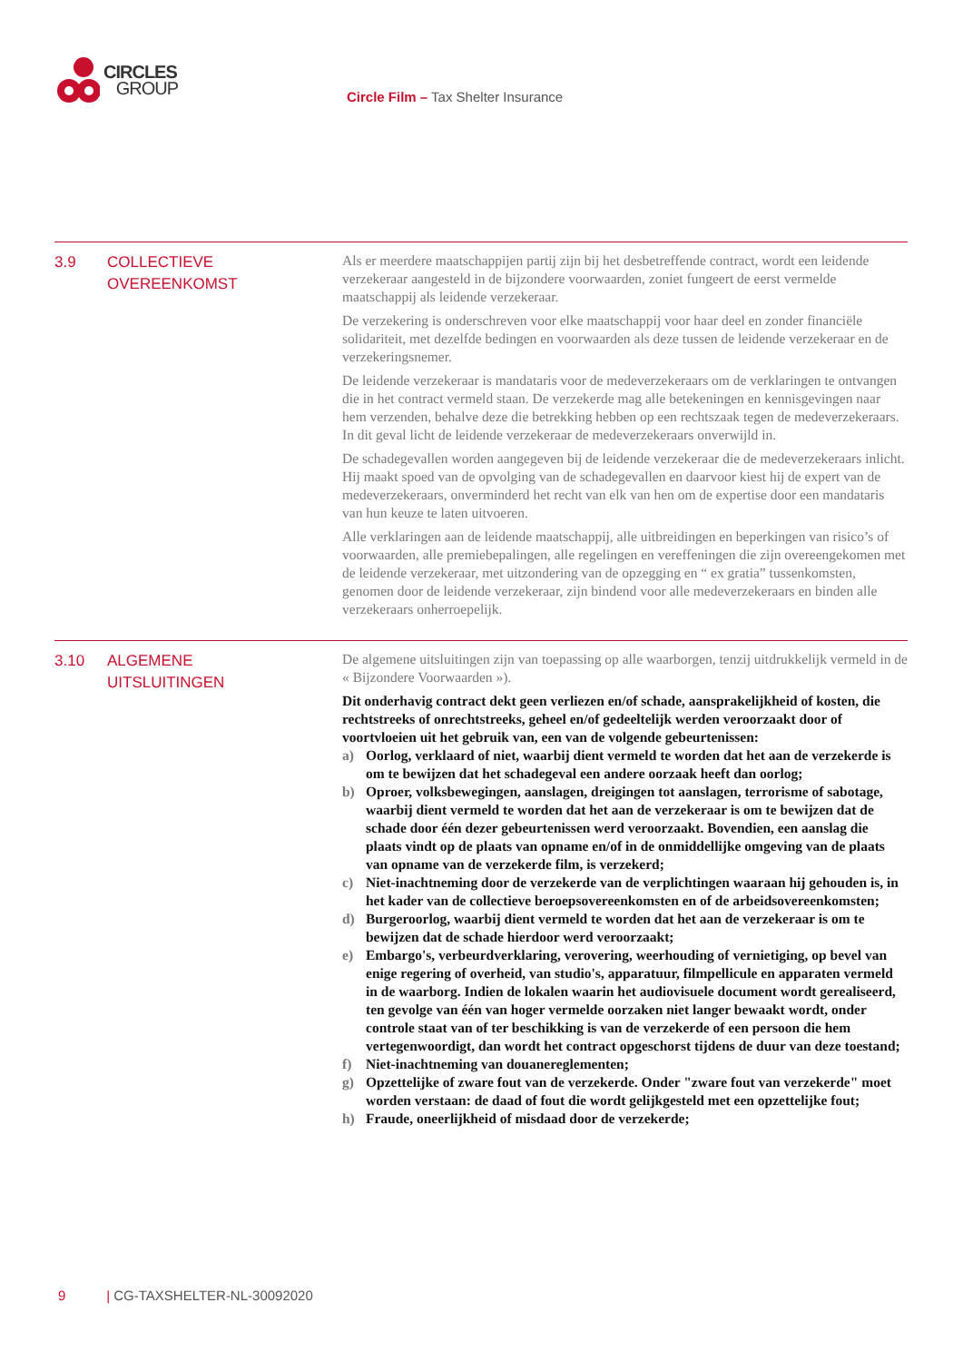CIRCLES
GROUP
Circle Film – Tax Shelter Insurance
3.9 COLLECTIEVE
OVEREENKOMST
Als er meerdere maatschappijen partij zijn bij het desbetreffende contract, wordt een leidende verzekeraar aangesteld in de bijzondere voorwaarden, zoniet fungeert de eerst vermelde maatschappij als leidende verzekeraar.
De verzekering is onderschreven voor elke maatschappij voor haar deel en zonder financiële solidariteit, met dezelfde bedingen en voorwaarden als deze tussen de leidende verzekeraar en de verzekeringsnemer.
De leidende verzekeraar is mandataris voor de medeverzekeraars om de verklaringen te ontvangen die in het contract vermeld staan. De verzekerde mag alle betekeningen en kennisgevingen naar hem verzenden, behalve deze die betrekking hebben op een rechtszaak tegen de medeverzekeraars. In dit geval licht de leidende verzekeraar de medeverzekeraars onverwijld in.
De schadegevallen worden aangegeven bij de leidende verzekeraar die de medeverzekeraars inlicht. Hij maakt spoed van de opvolging van de schadegevallen en daarvoor kiest hij de expert van de medeverzekeraars, onverminderd het recht van elk van hen om de expertise door een mandataris van hun keuze te laten uitvoeren.
Alle verklaringen aan de leidende maatschappij, alle uitbreidingen en beperkingen van risico’s of voorwaarden, alle premiebepalingen, alle regelingen en vereffeningen die zijn overeengekomen met de leidende verzekeraar, met uitzondering van de opzegging en “ ex gratia” tussenkomsten, genomen door de leidende verzekeraar, zijn bindend voor alle medeverzekeraars en binden alle verzekeraars onherroepelijk.
3.10 ALGEMENE
UITSLUITINGEN
De algemene uitsluitingen zijn van toepassing op alle waarborgen, tenzij uitdrukkelijk vermeld in de « Bijzondere Voorwaarden »).
Dit onderhavig contract dekt geen verliezen en/of schade, aansprakelijkheid of kosten, die rechtstreeks of onrechtstreeks, geheel en/of gedeeltelijk werden veroorzaakt door of voortvloeien uit het gebruik van, een van de volgende gebeurtenissen:
a) Oorlog, verklaard of niet, waarbij dient vermeld te worden dat het aan de verzekerde is om te bewijzen dat het schadegeval een andere oorzaak heeft dan oorlog;
b) Oproer, volksbewegingen, aanslagen, dreigingen tot aanslagen, terrorisme of sabotage, waarbij dient vermeld te worden dat het aan de verzekeraar is om te bewijzen dat de schade door één dezer gebeurtenissen werd veroorzaakt. Bovendien, een aanslag die plaats vindt op de plaats van opname en/of in de onmiddellijke omgeving van de plaats van opname van de verzekerde film, is verzekerd;
c) Niet-inachtneming door de verzekerde van de verplichtingen waaraan hij gehouden is, in het kader van de collectieve beroepsovereenkomsten en of de arbeidsovereenkomsten;
d) Burgeroorlog, waarbij dient vermeld te worden dat het aan de verzekeraar is om te bewijzen dat de schade hierdoor werd veroorzaakt;
e) Embargo's, verbeurdverklaring, verovering, weerhouding of vernietiging, op bevel van enige regering of overheid, van studio's, apparatuur, filmpellicule en apparaten vermeld in de waarborg. Indien de lokalen waarin het audiovisuele document wordt gerealiseerd, ten gevolge van één van hoger vermelde oorzaken niet langer bewaakt wordt, onder controle staat van of ter beschikking is van de verzekerde of een persoon die hem vertegenwoordigt, dan wordt het contract opgeschorst tijdens de duur van deze toestand;
f) Niet-inachtneming van douanereglementen;
g) Opzettelijke of zware fout van de verzekerde. Onder "zware fout van verzekerde" moet worden verstaan: de daad of fout die wordt gelijkgesteld met een opzettelijke fout;
h) Fraude, oneerlijkheid of misdaad door de verzekerde;
9 | CG-TAXSHELTER-NL-30092020